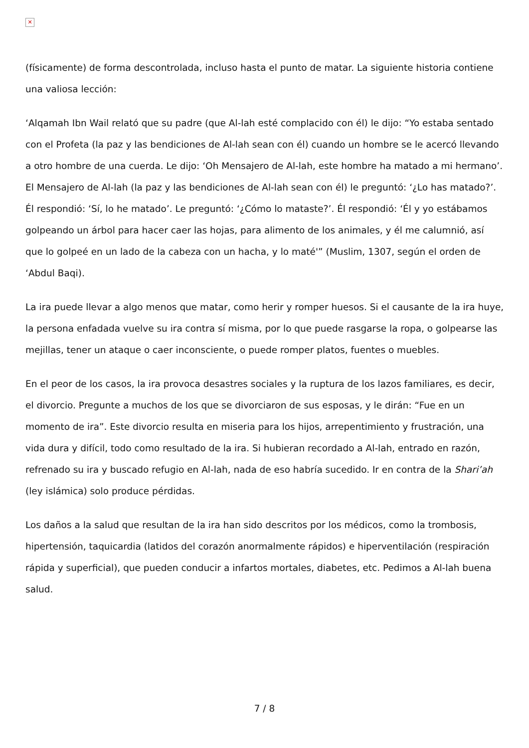✕
(físicamente) de forma descontrolada, incluso hasta el punto de matar. La siguiente historia contiene una valiosa lección:
‘Alqamah Ibn Wail relató que su padre (que Al-lah esté complacido con él) le dijo: “Yo estaba sentado con el Profeta (la paz y las bendiciones de Al-lah sean con él) cuando un hombre se le acercó llevando a otro hombre de una cuerda. Le dijo: ‘Oh Mensajero de Al-lah, este hombre ha matado a mi hermano’. El Mensajero de Al-lah (la paz y las bendiciones de Al-lah sean con él) le preguntó: ‘¿Lo has matado?’. Él respondió: ‘Sí, lo he matado’. Le preguntó: ‘¿Cómo lo mataste?’. Él respondió: ‘Él y yo estábamos golpeando un árbol para hacer caer las hojas, para alimento de los animales, y él me calumnió, así que lo golpeé en un lado de la cabeza con un hacha, y lo maté'” (Muslim, 1307, según el orden de ‘Abdul Baqi).
La ira puede llevar a algo menos que matar, como herir y romper huesos. Si el causante de la ira huye, la persona enfadada vuelve su ira contra sí misma, por lo que puede rasgarse la ropa, o golpearse las mejillas, tener un ataque o caer inconsciente, o puede romper platos, fuentes o muebles.
En el peor de los casos, la ira provoca desastres sociales y la ruptura de los lazos familiares, es decir, el divorcio. Pregunte a muchos de los que se divorciaron de sus esposas, y le dirán: “Fue en un momento de ira”. Este divorcio resulta en miseria para los hijos, arrepentimiento y frustración, una vida dura y difícil, todo como resultado de la ira. Si hubieran recordado a Al-lah, entrado en razón, refrenado su ira y buscado refugio en Al-lah, nada de eso habría sucedido. Ir en contra de la Shari’ah (ley islámica) solo produce pérdidas.
Los daños a la salud que resultan de la ira han sido descritos por los médicos, como la trombosis, hipertensión, taquicardia (latidos del corazón anormalmente rápidos) e hiperventilación (respiración rápida y superficial), que pueden conducir a infartos mortales, diabetes, etc. Pedimos a Al-lah buena salud.
7 / 8